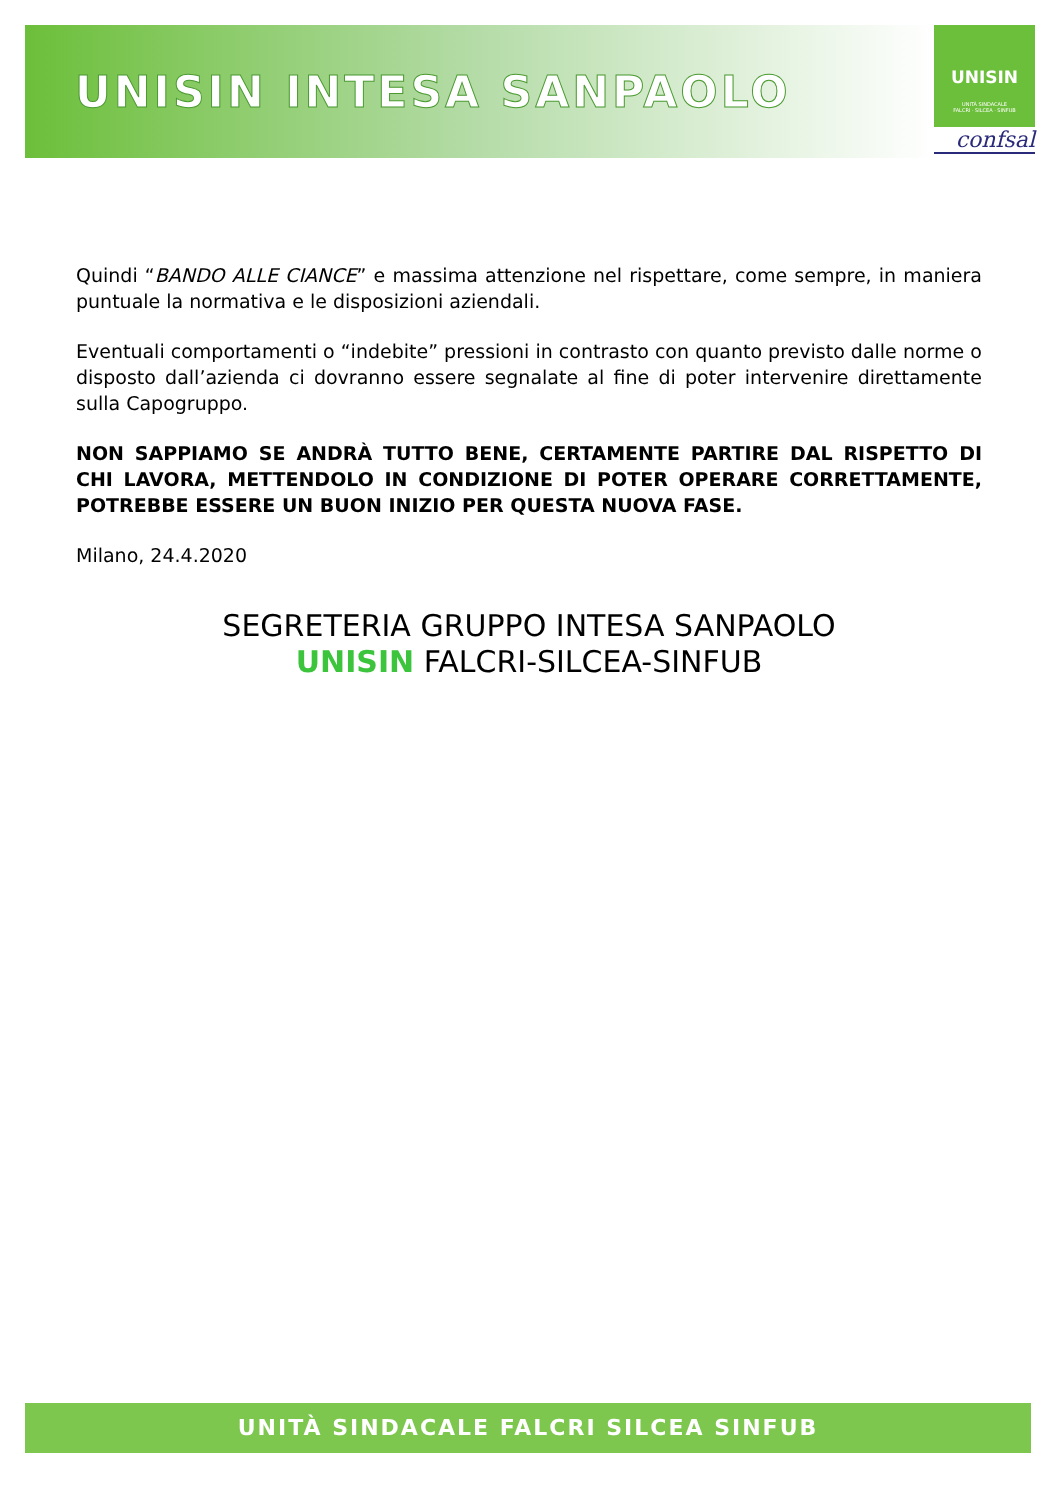UNISIN INTESA SANPAOLO
UNISIN
UNITÀ SINDACALE
FALCRI · SILCEA · SINFUB
confsal
Quindi “BANDO ALLE CIANCE” e massima attenzione nel rispettare, come sempre, in maniera puntuale la normativa e le disposizioni aziendali.
Eventuali comportamenti o “indebite” pressioni in contrasto con quanto previsto dalle norme o disposto dall’azienda ci dovranno essere segnalate al fine di poter intervenire direttamente sulla Capogruppo.
NON SAPPIAMO SE ANDRÀ TUTTO BENE, CERTAMENTE PARTIRE DAL RISPETTO DI CHI LAVORA, METTENDOLO IN CONDIZIONE DI POTER OPERARE CORRETTAMENTE, POTREBBE ESSERE UN BUON INIZIO PER QUESTA NUOVA FASE.
Milano, 24.4.2020
SEGRETERIA GRUPPO INTESA SANPAOLO
UNISIN FALCRI-SILCEA-SINFUB
UNITÀ SINDACALE FALCRI SILCEA SINFUB